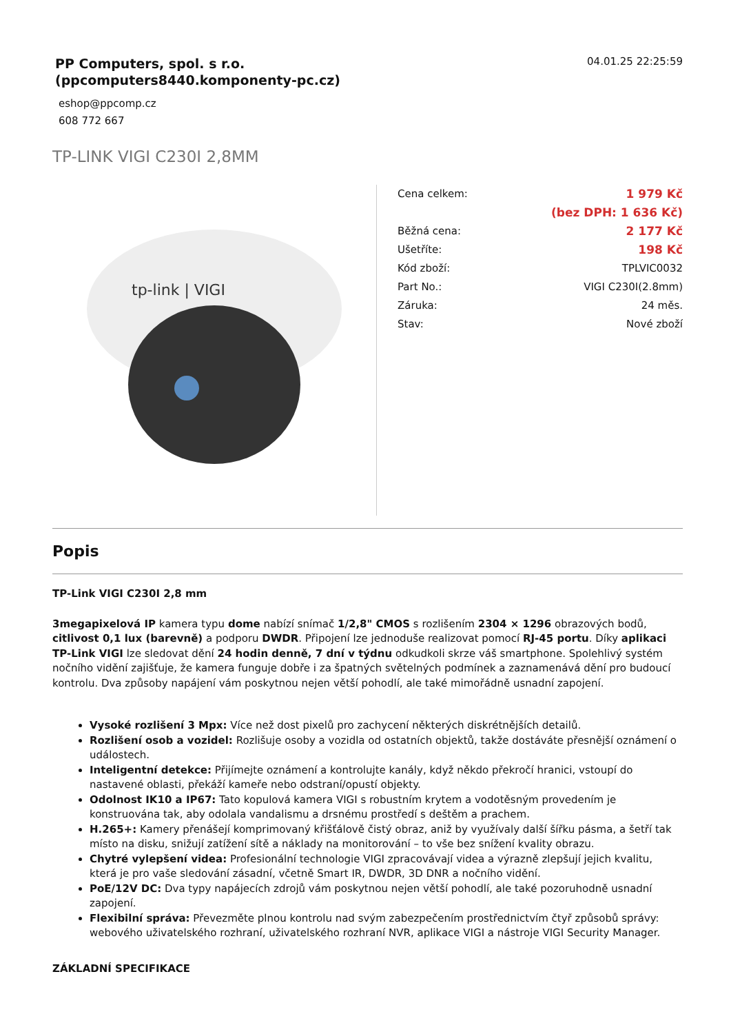PP Computers, spol. s r.o.
(ppcomputers8440.komponenty-pc.cz)
04.01.25 22:25:59
eshop@ppcomp.cz
608 772 667
TP-LINK VIGI C230I 2,8MM
tp-link | VIGI
| Cena celkem: | 1 979 Kč |
| | (bez DPH: 1 636 Kč) |
| Běžná cena: | 2 177 Kč |
| Ušetříte: | 198 Kč |
| Kód zboží: | TPLVIC0032 |
| Part No.: | VIGI C230I(2.8mm) |
| Záruka: | 24 měs. |
| Stav: | Nové zboží |
Popis
TP-Link VIGI C230I 2,8 mm
3megapixelová IP kamera typu dome nabízí snímač 1/2,8" CMOS s rozlišením 2304 × 1296 obrazových bodů, citlivost 0,1 lux (barevně) a podporu DWDR. Připojení lze jednoduše realizovat pomocí RJ-45 portu. Díky aplikaci TP-Link VIGI lze sledovat dění 24 hodin denně, 7 dní v týdnu odkudkoli skrze váš smartphone. Spolehlivý systém nočního vidění zajišťuje, že kamera funguje dobře i za špatných světelných podmínek a zaznamenává dění pro budoucí kontrolu. Dva způsoby napájení vám poskytnou nejen větší pohodlí, ale také mimořádně usnadní zapojení.
Vysoké rozlišení 3 Mpx: Více než dost pixelů pro zachycení některých diskrétnějších detailů.
Rozlišení osob a vozidel: Rozlišuje osoby a vozidla od ostatních objektů, takže dostáváte přesnější oznámení o událostech.
Inteligentní detekce: Přijímejte oznámení a kontrolujte kanály, když někdo překročí hranici, vstoupí do nastavené oblasti, překáží kameře nebo odstraní/opustí objekty.
Odolnost IK10 a IP67: Tato kopulová kamera VIGI s robustním krytem a vodotěsným provedením je konstruována tak, aby odolala vandalismu a drsnému prostředí s deštěm a prachem.
H.265+: Kamery přenášejí komprimovaný křišťálově čistý obraz, aniž by využívaly další šířku pásma, a šetří tak místo na disku, snižují zatížení sítě a náklady na monitorování – to vše bez snížení kvality obrazu.
Chytré vylepšení videa: Profesionální technologie VIGI zpracovávají videa a výrazně zlepšují jejich kvalitu, která je pro vaše sledování zásadní, včetně Smart IR, DWDR, 3D DNR a nočního vidění.
PoE/12V DC: Dva typy napájecích zdrojů vám poskytnou nejen větší pohodlí, ale také pozoruhodně usnadní zapojení.
Flexibilní správa: Převezměte plnou kontrolu nad svým zabezpečením prostřednictvím čtyř způsobů správy: webového uživatelského rozhraní, uživatelského rozhraní NVR, aplikace VIGI a nástroje VIGI Security Manager.
ZÁKLADNÍ SPECIFIKACE